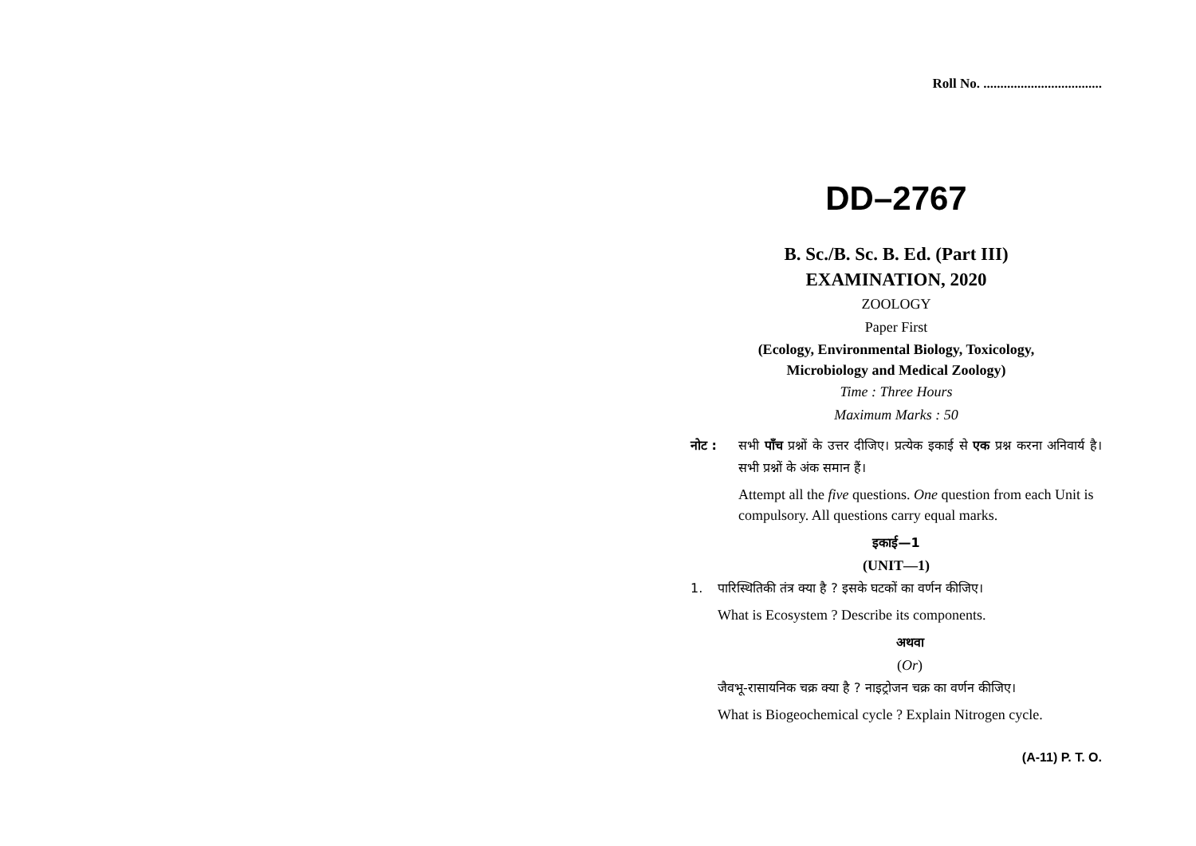Roll No. ...................................
DD–2767
B. Sc./B. Sc. B. Ed. (Part III)
EXAMINATION, 2020
ZOOLOGY
Paper First
(Ecology, Environmental Biology, Toxicology,
Microbiology and Medical Zoology)
Time : Three Hours
Maximum Marks : 50
नोट : सभी पाँच प्रश्नों के उत्तर दीजिए। प्रत्येक इकाई से एक प्रश्न करना अनिवार्य है। सभी प्रश्नों के अंक समान हैं।
Attempt all the five questions. One question from each Unit is compulsory. All questions carry equal marks.
इकाई—1
(UNIT—1)
1. पारिस्थितिकी तंत्र क्या है ? इसके घटकों का वर्णन कीजिए।
What is Ecosystem ? Describe its components.
अथवा
(Or)
जैवभू-रासायनिक चक्र क्या है ? नाइट्रोजन चक्र का वर्णन कीजिए।
What is Biogeochemical cycle ? Explain Nitrogen cycle.
(A-11) P. T. O.